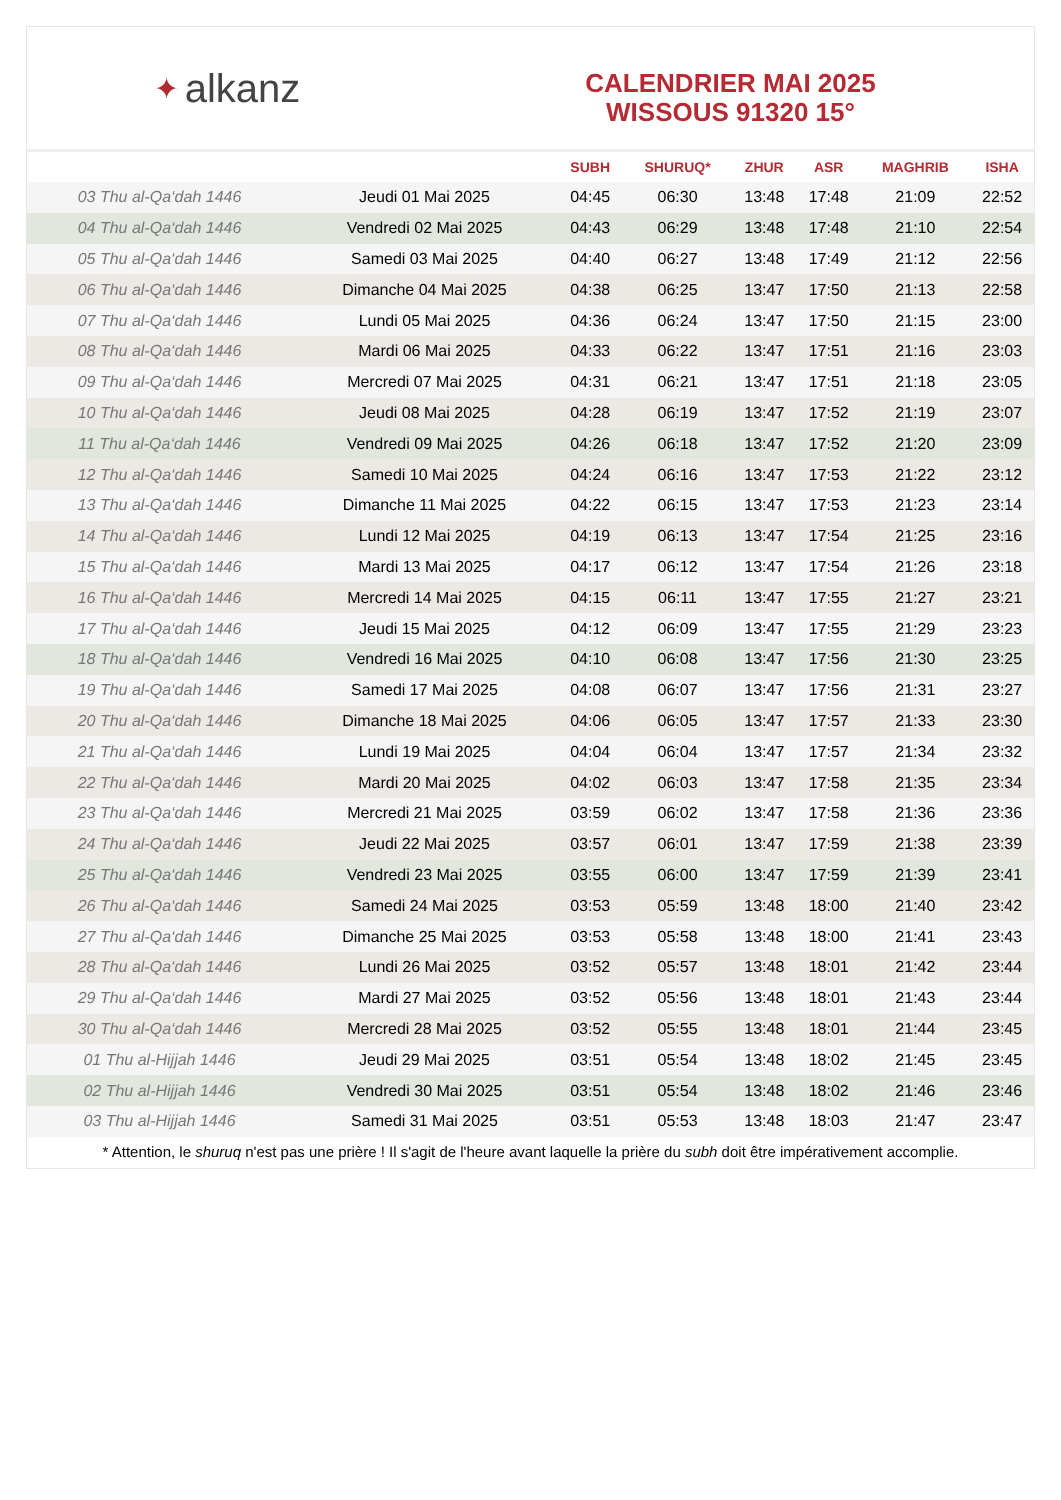✦ alkanz
CALENDRIER MAI 2025
WISSOUS 91320 15°
| | | SUBH | SHURUQ* | ZHUR | ASR | MAGHRIB | ISHA |
| --- | --- | --- | --- | --- | --- | --- | --- |
| 03 Thu al-Qa‘dah 1446 | Jeudi 01 Mai 2025 | 04:45 | 06:30 | 13:48 | 17:48 | 21:09 | 22:52 |
| 04 Thu al-Qa‘dah 1446 | Vendredi 02 Mai 2025 | 04:43 | 06:29 | 13:48 | 17:48 | 21:10 | 22:54 |
| 05 Thu al-Qa‘dah 1446 | Samedi 03 Mai 2025 | 04:40 | 06:27 | 13:48 | 17:49 | 21:12 | 22:56 |
| 06 Thu al-Qa‘dah 1446 | Dimanche 04 Mai 2025 | 04:38 | 06:25 | 13:47 | 17:50 | 21:13 | 22:58 |
| 07 Thu al-Qa‘dah 1446 | Lundi 05 Mai 2025 | 04:36 | 06:24 | 13:47 | 17:50 | 21:15 | 23:00 |
| 08 Thu al-Qa‘dah 1446 | Mardi 06 Mai 2025 | 04:33 | 06:22 | 13:47 | 17:51 | 21:16 | 23:03 |
| 09 Thu al-Qa‘dah 1446 | Mercredi 07 Mai 2025 | 04:31 | 06:21 | 13:47 | 17:51 | 21:18 | 23:05 |
| 10 Thu al-Qa‘dah 1446 | Jeudi 08 Mai 2025 | 04:28 | 06:19 | 13:47 | 17:52 | 21:19 | 23:07 |
| 11 Thu al-Qa‘dah 1446 | Vendredi 09 Mai 2025 | 04:26 | 06:18 | 13:47 | 17:52 | 21:20 | 23:09 |
| 12 Thu al-Qa‘dah 1446 | Samedi 10 Mai 2025 | 04:24 | 06:16 | 13:47 | 17:53 | 21:22 | 23:12 |
| 13 Thu al-Qa‘dah 1446 | Dimanche 11 Mai 2025 | 04:22 | 06:15 | 13:47 | 17:53 | 21:23 | 23:14 |
| 14 Thu al-Qa‘dah 1446 | Lundi 12 Mai 2025 | 04:19 | 06:13 | 13:47 | 17:54 | 21:25 | 23:16 |
| 15 Thu al-Qa‘dah 1446 | Mardi 13 Mai 2025 | 04:17 | 06:12 | 13:47 | 17:54 | 21:26 | 23:18 |
| 16 Thu al-Qa‘dah 1446 | Mercredi 14 Mai 2025 | 04:15 | 06:11 | 13:47 | 17:55 | 21:27 | 23:21 |
| 17 Thu al-Qa‘dah 1446 | Jeudi 15 Mai 2025 | 04:12 | 06:09 | 13:47 | 17:55 | 21:29 | 23:23 |
| 18 Thu al-Qa‘dah 1446 | Vendredi 16 Mai 2025 | 04:10 | 06:08 | 13:47 | 17:56 | 21:30 | 23:25 |
| 19 Thu al-Qa‘dah 1446 | Samedi 17 Mai 2025 | 04:08 | 06:07 | 13:47 | 17:56 | 21:31 | 23:27 |
| 20 Thu al-Qa‘dah 1446 | Dimanche 18 Mai 2025 | 04:06 | 06:05 | 13:47 | 17:57 | 21:33 | 23:30 |
| 21 Thu al-Qa‘dah 1446 | Lundi 19 Mai 2025 | 04:04 | 06:04 | 13:47 | 17:57 | 21:34 | 23:32 |
| 22 Thu al-Qa‘dah 1446 | Mardi 20 Mai 2025 | 04:02 | 06:03 | 13:47 | 17:58 | 21:35 | 23:34 |
| 23 Thu al-Qa‘dah 1446 | Mercredi 21 Mai 2025 | 03:59 | 06:02 | 13:47 | 17:58 | 21:36 | 23:36 |
| 24 Thu al-Qa‘dah 1446 | Jeudi 22 Mai 2025 | 03:57 | 06:01 | 13:47 | 17:59 | 21:38 | 23:39 |
| 25 Thu al-Qa‘dah 1446 | Vendredi 23 Mai 2025 | 03:55 | 06:00 | 13:47 | 17:59 | 21:39 | 23:41 |
| 26 Thu al-Qa‘dah 1446 | Samedi 24 Mai 2025 | 03:53 | 05:59 | 13:48 | 18:00 | 21:40 | 23:42 |
| 27 Thu al-Qa‘dah 1446 | Dimanche 25 Mai 2025 | 03:53 | 05:58 | 13:48 | 18:00 | 21:41 | 23:43 |
| 28 Thu al-Qa‘dah 1446 | Lundi 26 Mai 2025 | 03:52 | 05:57 | 13:48 | 18:01 | 21:42 | 23:44 |
| 29 Thu al-Qa‘dah 1446 | Mardi 27 Mai 2025 | 03:52 | 05:56 | 13:48 | 18:01 | 21:43 | 23:44 |
| 30 Thu al-Qa‘dah 1446 | Mercredi 28 Mai 2025 | 03:52 | 05:55 | 13:48 | 18:01 | 21:44 | 23:45 |
| 01 Thu al-Hijjah 1446 | Jeudi 29 Mai 2025 | 03:51 | 05:54 | 13:48 | 18:02 | 21:45 | 23:45 |
| 02 Thu al-Hijjah 1446 | Vendredi 30 Mai 2025 | 03:51 | 05:54 | 13:48 | 18:02 | 21:46 | 23:46 |
| 03 Thu al-Hijjah 1446 | Samedi 31 Mai 2025 | 03:51 | 05:53 | 13:48 | 18:03 | 21:47 | 23:47 |
* Attention, le shuruq n'est pas une prière ! Il s'agit de l'heure avant laquelle la prière du subh doit être impérativement accomplie.